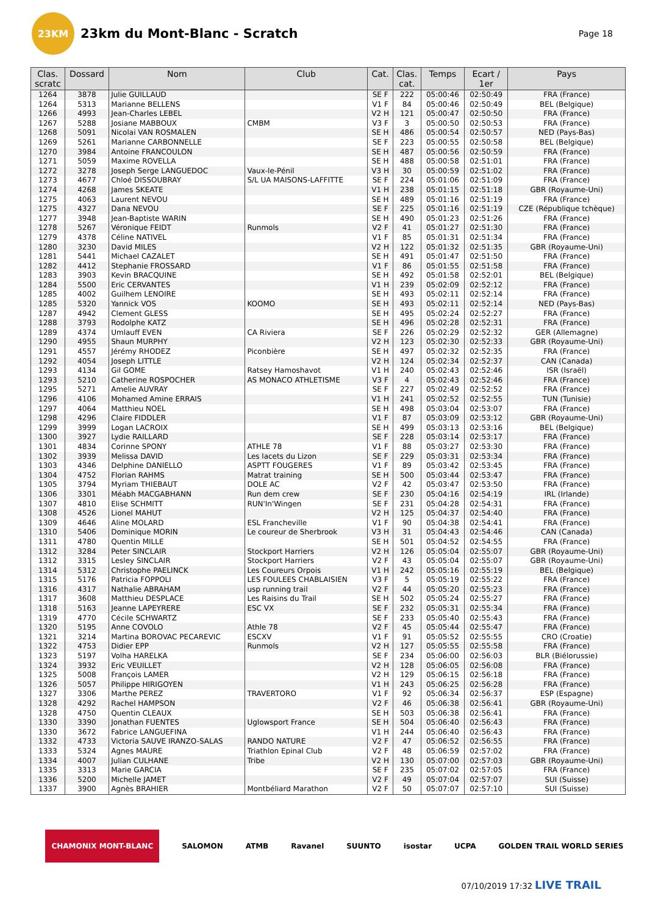23KM
23km du Mont-Blanc - Scratch
Page 18
| Clas. scratc | Dossard | Nom | Club | Cat. | Clas. cat. | Temps | Ecart / 1er | Pays |
| --- | --- | --- | --- | --- | --- | --- | --- | --- |
| 1264 | 3878 | Julie GUILLAUD | | SE F | 222 | 05:00:46 | 02:50:49 | FRA (France) |
| 1264 | 5313 | Marianne BELLENS | | V1 F | 84 | 05:00:46 | 02:50:49 | BEL (Belgique) |
| 1266 | 4993 | Jean-Charles LEBEL | | V2 H | 121 | 05:00:47 | 02:50:50 | FRA (France) |
| 1267 | 5288 | Josiane MABBOUX | CMBM | V3 F | 3 | 05:00:50 | 02:50:53 | FRA (France) |
| 1268 | 5091 | Nicolai VAN ROSMALEN | | SE H | 486 | 05:00:54 | 02:50:57 | NED (Pays-Bas) |
| 1269 | 5261 | Marianne CARBONNELLE | | SE F | 223 | 05:00:55 | 02:50:58 | BEL (Belgique) |
| 1270 | 3984 | Antoine FRANCOULON | | SE H | 487 | 05:00:56 | 02:50:59 | FRA (France) |
| 1271 | 5059 | Maxime ROVELLA | | SE H | 488 | 05:00:58 | 02:51:01 | FRA (France) |
| 1272 | 3278 | Joseph Serge LANGUEDOC | Vaux-le-Pénil | V3 H | 30 | 05:00:59 | 02:51:02 | FRA (France) |
| 1273 | 4677 | Chloé DISSOUBRAY | S/L UA MAISONS-LAFFITTE | SE F | 224 | 05:01:06 | 02:51:09 | FRA (France) |
| 1274 | 4268 | James SKEATE | | V1 H | 238 | 05:01:15 | 02:51:18 | GBR (Royaume-Uni) |
| 1275 | 4063 | Laurent NEVOU | | SE H | 489 | 05:01:16 | 02:51:19 | FRA (France) |
| 1275 | 4327 | Dana NEVOU | | SE F | 225 | 05:01:16 | 02:51:19 | CZE (République tchèque) |
| 1277 | 3948 | Jean-Baptiste WARIN | | SE H | 490 | 05:01:23 | 02:51:26 | FRA (France) |
| 1278 | 5267 | Véronique FEIDT | Runmols | V2 F | 41 | 05:01:27 | 02:51:30 | FRA (France) |
| 1279 | 4378 | Céline NATIVEL | | V1 F | 85 | 05:01:31 | 02:51:34 | FRA (France) |
| 1280 | 3230 | David MILES | | V2 H | 122 | 05:01:32 | 02:51:35 | GBR (Royaume-Uni) |
| 1281 | 5441 | Michael CAZALET | | SE H | 491 | 05:01:47 | 02:51:50 | FRA (France) |
| 1282 | 4412 | Stephanie FROSSARD | | V1 F | 86 | 05:01:55 | 02:51:58 | FRA (France) |
| 1283 | 3903 | Kevin BRACQUINE | | SE H | 492 | 05:01:58 | 02:52:01 | BEL (Belgique) |
| 1284 | 5500 | Eric CERVANTES | | V1 H | 239 | 05:02:09 | 02:52:12 | FRA (France) |
| 1285 | 4002 | Guilhem LENOIRE | | SE H | 493 | 05:02:11 | 02:52:14 | FRA (France) |
| 1285 | 5320 | Yannick VOS | KOOMO | SE H | 493 | 05:02:11 | 02:52:14 | NED (Pays-Bas) |
| 1287 | 4942 | Clement GLESS | | SE H | 495 | 05:02:24 | 02:52:27 | FRA (France) |
| 1288 | 3793 | Rodolphe KATZ | | SE H | 496 | 05:02:28 | 02:52:31 | FRA (France) |
| 1289 | 4374 | Umlauff EVEN | CA Riviera | SE F | 226 | 05:02:29 | 02:52:32 | GER (Allemagne) |
| 1290 | 4955 | Shaun MURPHY | | V2 H | 123 | 05:02:30 | 02:52:33 | GBR (Royaume-Uni) |
| 1291 | 4557 | Jérémy RHODEZ | Piconbière | SE H | 497 | 05:02:32 | 02:52:35 | FRA (France) |
| 1292 | 4054 | Joseph LITTLE | | V2 H | 124 | 05:02:34 | 02:52:37 | CAN (Canada) |
| 1293 | 4134 | Gil GOME | Ratsey Hamoshavot | V1 H | 240 | 05:02:43 | 02:52:46 | ISR (Israël) |
| 1293 | 5210 | Catherine ROSPOCHER | AS MONACO ATHLETISME | V3 F | 4 | 05:02:43 | 02:52:46 | FRA (France) |
| 1295 | 5271 | Amelie AUVRAY | | SE F | 227 | 05:02:49 | 02:52:52 | FRA (France) |
| 1296 | 4106 | Mohamed Amine ERRAIS | | V1 H | 241 | 05:02:52 | 02:52:55 | TUN (Tunisie) |
| 1297 | 4064 | Matthieu NOEL | | SE H | 498 | 05:03:04 | 02:53:07 | FRA (France) |
| 1298 | 4296 | Claire FIDDLER | | V1 F | 87 | 05:03:09 | 02:53:12 | GBR (Royaume-Uni) |
| 1299 | 3999 | Logan LACROIX | | SE H | 499 | 05:03:13 | 02:53:16 | BEL (Belgique) |
| 1300 | 3927 | Lydie RAILLARD | | SE F | 228 | 05:03:14 | 02:53:17 | FRA (France) |
| 1301 | 4834 | Corinne SPONY | ATHLE 78 | V1 F | 88 | 05:03:27 | 02:53:30 | FRA (France) |
| 1302 | 3939 | Melissa DAVID | Les lacets du Lizon | SE F | 229 | 05:03:31 | 02:53:34 | FRA (France) |
| 1303 | 4346 | Delphine DANIELLO | ASPTT FOUGERES | V1 F | 89 | 05:03:42 | 02:53:45 | FRA (France) |
| 1304 | 4752 | Florian RAHMS | Matrat training | SE H | 500 | 05:03:44 | 02:53:47 | FRA (France) |
| 1305 | 3794 | Myriam THIEBAUT | DOLE AC | V2 F | 42 | 05:03:47 | 02:53:50 | FRA (France) |
| 1306 | 3301 | Méabh MACGABHANN | Run dem crew | SE F | 230 | 05:04:16 | 02:54:19 | IRL (Irlande) |
| 1307 | 4810 | Elise SCHMITT | RUN'In'Wingen | SE F | 231 | 05:04:28 | 02:54:31 | FRA (France) |
| 1308 | 4526 | Lionel MAHUT | | V2 H | 125 | 05:04:37 | 02:54:40 | FRA (France) |
| 1309 | 4646 | Aline MOLARD | ESL Francheville | V1 F | 90 | 05:04:38 | 02:54:41 | FRA (France) |
| 1310 | 5406 | Dominique MORIN | Le coureur de Sherbrook | V3 H | 31 | 05:04:43 | 02:54:46 | CAN (Canada) |
| 1311 | 4780 | Quentin MILLE | | SE H | 501 | 05:04:52 | 02:54:55 | FRA (France) |
| 1312 | 3284 | Peter SINCLAIR | Stockport Harriers | V2 H | 126 | 05:05:04 | 02:55:07 | GBR (Royaume-Uni) |
| 1312 | 3315 | Lesley SINCLAIR | Stockport Harriers | V2 F | 43 | 05:05:04 | 02:55:07 | GBR (Royaume-Uni) |
| 1314 | 5312 | Christophe PAELINCK | Les Coureurs Orpois | V1 H | 242 | 05:05:16 | 02:55:19 | BEL (Belgique) |
| 1315 | 5176 | Patricia FOPPOLI | LES FOULEES CHABLAISIEN | V3 F | 5 | 05:05:19 | 02:55:22 | FRA (France) |
| 1316 | 4317 | Nathalie ABRAHAM | usp running trail | V2 F | 44 | 05:05:20 | 02:55:23 | FRA (France) |
| 1317 | 3608 | Matthieu DESPLACE | Les Raisins du Trail | SE H | 502 | 05:05:24 | 02:55:27 | FRA (France) |
| 1318 | 5163 | Jeanne LAPEYRERE | ESC VX | SE F | 232 | 05:05:31 | 02:55:34 | FRA (France) |
| 1319 | 4770 | Cécile SCHWARTZ | | SE F | 233 | 05:05:40 | 02:55:43 | FRA (France) |
| 1320 | 5195 | Anne COVOLO | Athle 78 | V2 F | 45 | 05:05:44 | 02:55:47 | FRA (France) |
| 1321 | 3214 | Martina BOROVAC PECAREVIC | ESCXV | V1 F | 91 | 05:05:52 | 02:55:55 | CRO (Croatie) |
| 1322 | 4753 | Didier EPP | Runmols | V2 H | 127 | 05:05:55 | 02:55:58 | FRA (France) |
| 1323 | 5197 | Volha HARELKA | | SE F | 234 | 05:06:00 | 02:56:03 | BLR (Biélorussie) |
| 1324 | 3932 | Eric VEUILLET | | V2 H | 128 | 05:06:05 | 02:56:08 | FRA (France) |
| 1325 | 5008 | François LAMER | | V2 H | 129 | 05:06:15 | 02:56:18 | FRA (France) |
| 1326 | 5057 | Philippe HIRIGOYEN | | V1 H | 243 | 05:06:25 | 02:56:28 | FRA (France) |
| 1327 | 3306 | Marthe PEREZ | TRAVERTORO | V1 F | 92 | 05:06:34 | 02:56:37 | ESP (Espagne) |
| 1328 | 4292 | Rachel HAMPSON | | V2 F | 46 | 05:06:38 | 02:56:41 | GBR (Royaume-Uni) |
| 1328 | 4750 | Quentin CLEAUX | | SE H | 503 | 05:06:38 | 02:56:41 | FRA (France) |
| 1330 | 3390 | Jonathan FUENTES | Uglowsport France | SE H | 504 | 05:06:40 | 02:56:43 | FRA (France) |
| 1330 | 3672 | Fabrice LANGUEFINA | | V1 H | 244 | 05:06:40 | 02:56:43 | FRA (France) |
| 1332 | 4733 | Victoria SAUVE IRANZO-SALAS | RANDO NATURE | V2 F | 47 | 05:06:52 | 02:56:55 | FRA (France) |
| 1333 | 5324 | Agnes MAURE | Triathlon Epinal Club | V2 F | 48 | 05:06:59 | 02:57:02 | FRA (France) |
| 1334 | 4007 | Julian CULHANE | Tribe | V2 H | 130 | 05:07:00 | 02:57:03 | GBR (Royaume-Uni) |
| 1335 | 3313 | Marie GARCIA | | SE F | 235 | 05:07:02 | 02:57:05 | FRA (France) |
| 1336 | 5200 | Michelle JAMET | | V2 F | 49 | 05:07:04 | 02:57:07 | SUI (Suisse) |
| 1337 | 3900 | Agnès BRAHIER | Montbéliard Marathon | V2 F | 50 | 05:07:07 | 02:57:10 | SUI (Suisse) |
CHAMONIX MONT-BLANC SALOMON ATMB Ravanel SUUNTO isostar UCPA GOLDEN TRAIL WORLD SERIES
07/10/2019 17:32 LIVE TRAIL